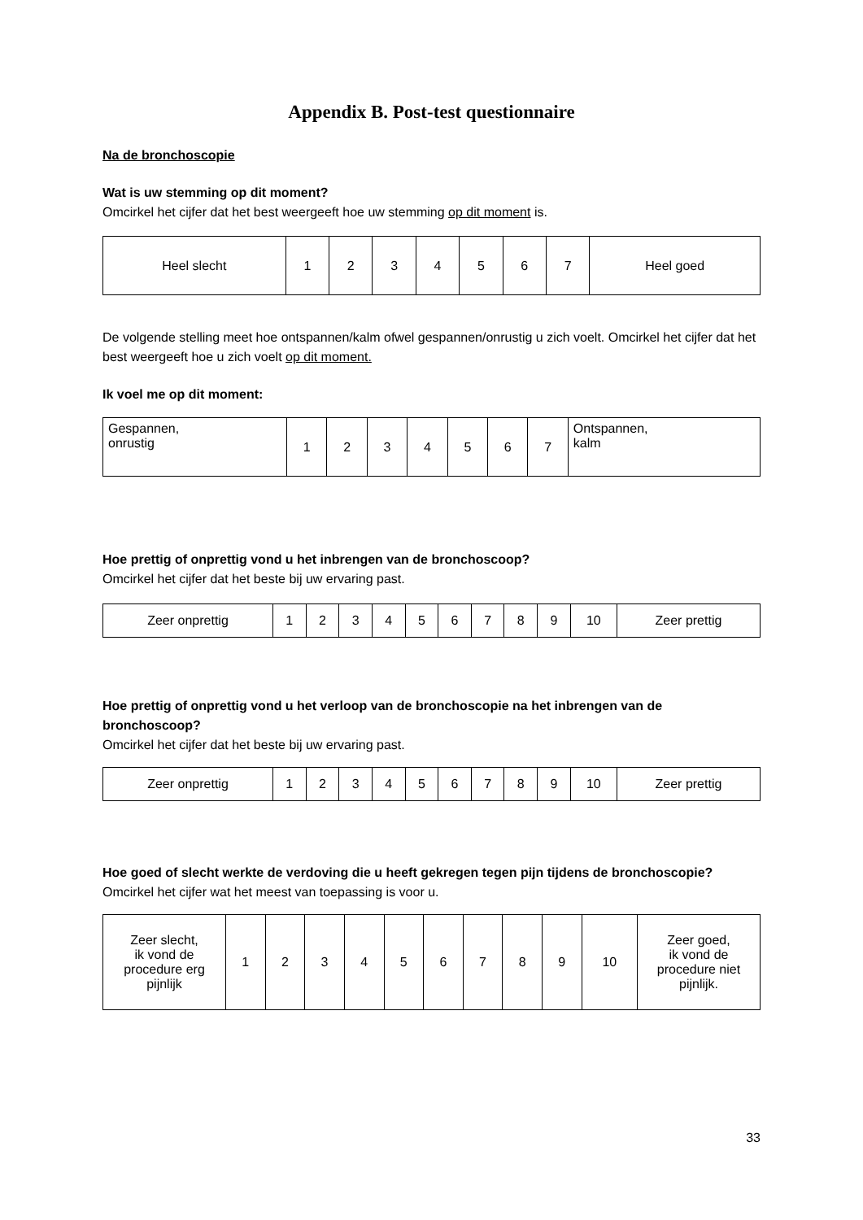Appendix B. Post-test questionnaire
Na de bronchoscopie
Wat is uw stemming op dit moment?
Omcirkel het cijfer dat het best weergeeft hoe uw stemming op dit moment is.
| Heel slecht | 1 | 2 | 3 | 4 | 5 | 6 | 7 | Heel goed |
De volgende stelling meet hoe ontspannen/kalm ofwel gespannen/onrustig u zich voelt. Omcirkel het cijfer dat het best weergeeft hoe u zich voelt op dit moment.
Ik voel me op dit moment:
| Gespannen, onrustig | 1 | 2 | 3 | 4 | 5 | 6 | 7 | Ontspannen, kalm |
Hoe prettig of onprettig vond u het inbrengen van de bronchoscoop?
Omcirkel het cijfer dat het beste bij uw ervaring past.
| Zeer onprettig | 1 | 2 | 3 | 4 | 5 | 6 | 7 | 8 | 9 | 10 | Zeer prettig |
Hoe prettig of onprettig vond u het verloop van de bronchoscopie na het inbrengen van de bronchoscoop?
Omcirkel het cijfer dat het beste bij uw ervaring past.
| Zeer onprettig | 1 | 2 | 3 | 4 | 5 | 6 | 7 | 8 | 9 | 10 | Zeer prettig |
Hoe goed of slecht werkte de verdoving die u heeft gekregen tegen pijn tijdens de bronchoscopie?
Omcirkel het cijfer wat het meest van toepassing is voor u.
| Zeer slecht, ik vond de procedure erg pijnlijk | 1 | 2 | 3 | 4 | 5 | 6 | 7 | 8 | 9 | 10 | Zeer goed, ik vond de procedure niet pijnlijk. |
33